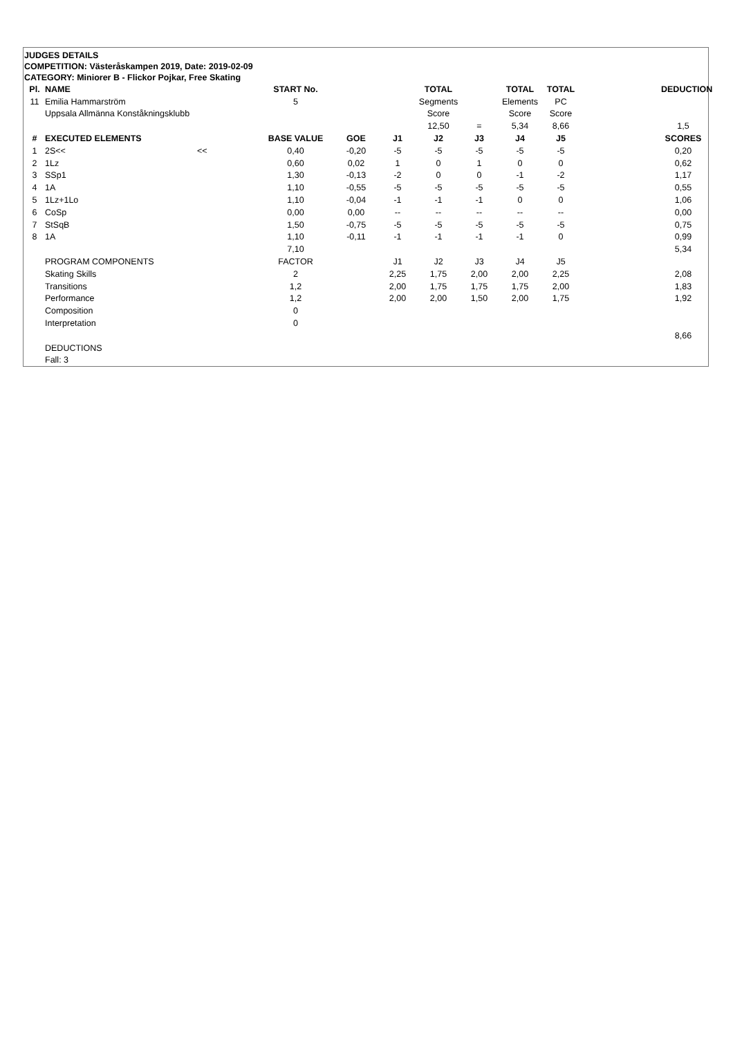JUDGES DETAILS
COMPETITION: Västeråskampen 2019, Date: 2019-02-09
CATEGORY: Miniorer B - Flickor Pojkar, Free Skating
| Pl. | NAME | | START No. | | | TOTAL | | TOTAL | TOTAL | | DEDUCTION |
| --- | --- | --- | --- | --- | --- | --- | --- | --- | --- | --- | --- |
| 11 | Emilia Hammarström | | 5 | | | Segments | | Elements | PC | | |
| | Uppsala Allmänna Konståkningsklubb | | | | | Score | | Score | Score | | |
| | | | | | | 12,50 | = | 5,34 | 8,66 | | 1,5 |
| # | EXECUTED ELEMENTS | | BASE VALUE | GOE | J1 | J2 | J3 | J4 | J5 | | SCORES |
| 1 | 2S<< | << | 0,40 | -0,20 | -5 | -5 | -5 | -5 | -5 | | 0,20 |
| 2 | 1Lz | | 0,60 | 0,02 | 1 | 0 | 1 | 0 | 0 | | 0,62 |
| 3 | SSp1 | | 1,30 | -0,13 | -2 | 0 | 0 | -1 | -2 | | 1,17 |
| 4 | 1A | | 1,10 | -0,55 | -5 | -5 | -5 | -5 | -5 | | 0,55 |
| 5 | 1Lz+1Lo | | 1,10 | -0,04 | -1 | -1 | -1 | 0 | 0 | | 1,06 |
| 6 | CoSp | | 0,00 | 0,00 | -- | -- | -- | -- | -- | | 0,00 |
| 7 | StSqB | | 1,50 | -0,75 | -5 | -5 | -5 | -5 | -5 | | 0,75 |
| 8 | 1A | | 1,10 | -0,11 | -1 | -1 | -1 | -1 | 0 | | 0,99 |
| | | | 7,10 | | | | | | | | 5,34 |
| | PROGRAM COMPONENTS | | FACTOR | | J1 | J2 | J3 | J4 | J5 | | |
| | Skating Skills | | 2 | | 2,25 | 1,75 | 2,00 | 2,00 | 2,25 | | 2,08 |
| | Transitions | | 1,2 | | 2,00 | 1,75 | 1,75 | 1,75 | 2,00 | | 1,83 |
| | Performance | | 1,2 | | 2,00 | 2,00 | 1,50 | 2,00 | 1,75 | | 1,92 |
| | Composition | | 0 | | | | | | | | |
| | Interpretation | | 0 | | | | | | | | |
| | | | | | | | | | | | 8,66 |
| | DEDUCTIONS | | | | | | | | | | |
| | Fall: 3 | | | | | | | | | | |